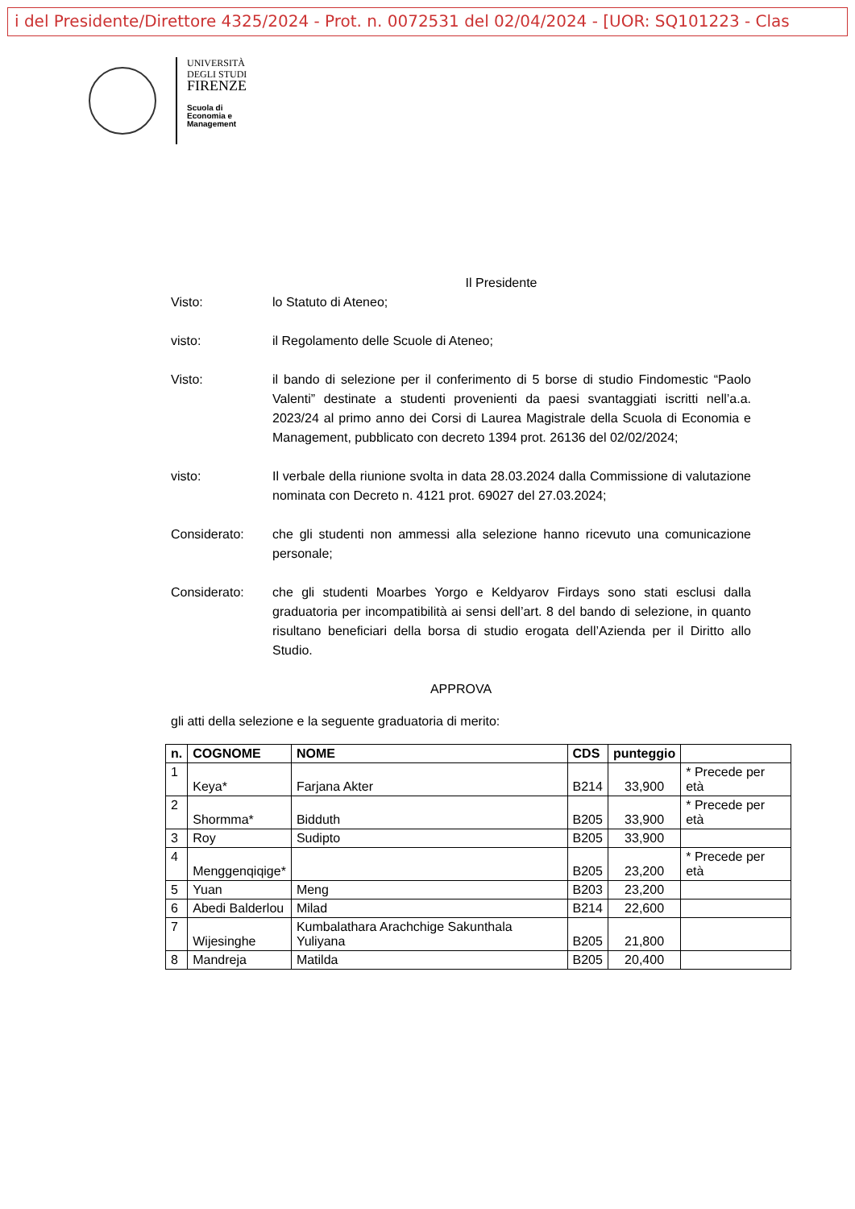i del Presidente/Direttore 4325/2024 - Prot. n. 0072531 del 02/04/2024 - [UOR: SQ101223 - Clas
UNIVERSITÀ
DEGLI STUDI
FIRENZE
Scuola di
Economia e
Management
Il Presidente
Visto: lo Statuto di Ateneo;
visto: il Regolamento delle Scuole di Ateneo;
Visto: il bando di selezione per il conferimento di 5 borse di studio Findomestic “Paolo Valenti” destinate a studenti provenienti da paesi svantaggiati iscritti nell’a.a. 2023/24 al primo anno dei Corsi di Laurea Magistrale della Scuola di Economia e Management, pubblicato con decreto 1394 prot. 26136 del 02/02/2024;
visto: Il verbale della riunione svolta in data 28.03.2024 dalla Commissione di valutazione nominata con Decreto n. 4121 prot. 69027 del 27.03.2024;
Considerato: che gli studenti non ammessi alla selezione hanno ricevuto una comunicazione personale;
Considerato: che gli studenti Moarbes Yorgo e Keldyarov Firdays sono stati esclusi dalla graduatoria per incompatibilità ai sensi dell’art. 8 del bando di selezione, in quanto risultano beneficiari della borsa di studio erogata dell’Azienda per il Diritto allo Studio.
APPROVA
gli atti della selezione e la seguente graduatoria di merito:
| n. | COGNOME | NOME | CDS | punteggio | |
| --- | --- | --- | --- | --- | --- |
| 1 | Keya* | Farjana Akter | B214 | 33,900 | * Precede per età |
| 2 | Shormma* | Bidduth | B205 | 33,900 | * Precede per età |
| 3 | Roy | Sudipto | B205 | 33,900 | |
| 4 | Menggenqiqige* | | B205 | 23,200 | * Precede per età |
| 5 | Yuan | Meng | B203 | 23,200 | |
| 6 | Abedi Balderlou | Milad | B214 | 22,600 | |
| 7 | Wijesinghe | Kumbalathara Arachchige Sakunthala Yuliyana | B205 | 21,800 | |
| 8 | Mandreja | Matilda | B205 | 20,400 | |